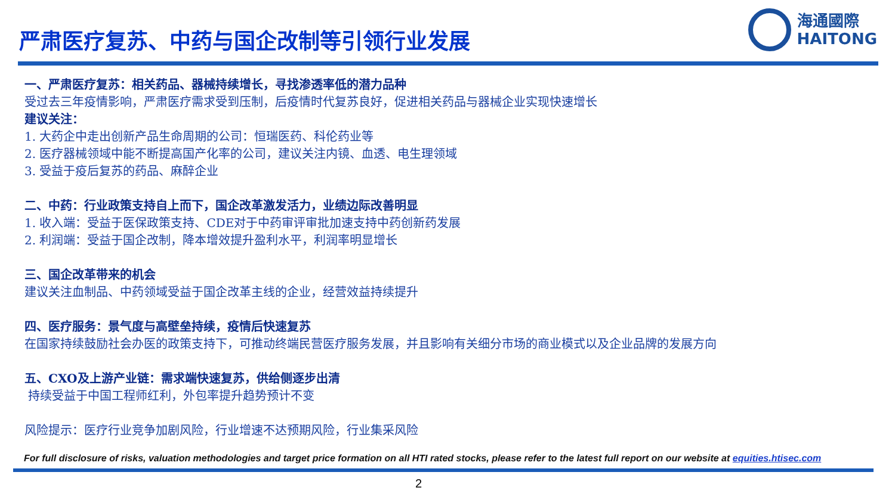严肃医疗复苏、中药与国企改制等引领行业发展
海通國際
HAITONG
一、严肃医疗复苏：相关药品、器械持续增长，寻找渗透率低的潜力品种
受过去三年疫情影响，严肃医疗需求受到压制，后疫情时代复苏良好，促进相关药品与器械企业实现快速增长
建议关注：
1. 大药企中走出创新产品生命周期的公司：恒瑞医药、科伦药业等
2. 医疗器械领域中能不断提高国产化率的公司，建议关注内镜、血透、电生理领域
3. 受益于疫后复苏的药品、麻醉企业
二、中药：行业政策支持自上而下，国企改革激发活力，业绩边际改善明显
1. 收入端：受益于医保政策支持、CDE对于中药审评审批加速支持中药创新药发展
2. 利润端：受益于国企改制，降本增效提升盈利水平，利润率明显增长
三、国企改革带来的机会
建议关注血制品、中药领域受益于国企改革主线的企业，经营效益持续提升
四、医疗服务：景气度与高壁垒持续，疫情后快速复苏
在国家持续鼓励社会办医的政策支持下，可推动终端民营医疗服务发展，并且影响有关细分市场的商业模式以及企业品牌的发展方向
五、CXO及上游产业链：需求端快速复苏，供给侧逐步出清
持续受益于中国工程师红利，外包率提升趋势预计不变
风险提示：医疗行业竞争加剧风险，行业增速不达预期风险，行业集采风险
For full disclosure of risks, valuation methodologies and target price formation on all HTI rated stocks, please refer to the latest full report on our website at equities.htisec.com
2